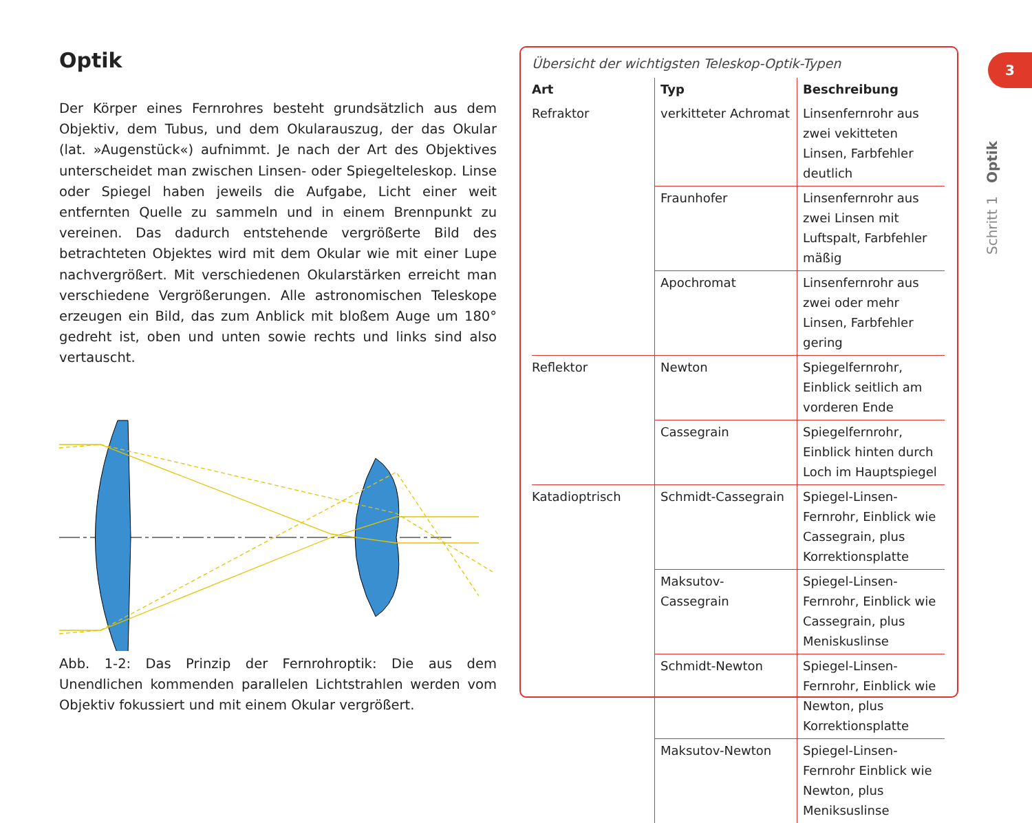Optik
Der Körper eines Fernrohres besteht grundsätzlich aus dem Objektiv, dem Tubus, und dem Okularauszug, der das Okular (lat. »Augenstück«) aufnimmt. Je nach der Art des Objektives unterscheidet man zwischen Linsen- oder Spiegelteleskop. Linse oder Spiegel haben jeweils die Aufgabe, Licht einer weit entfernten Quelle zu sammeln und in einem Brennpunkt zu vereinen. Das dadurch entstehende vergrößerte Bild des betrachteten Objektes wird mit dem Okular wie mit einer Lupe nachvergrößert. Mit verschiedenen Okularstärken erreicht man verschiedene Vergrößerungen. Alle astronomischen Teleskope erzeugen ein Bild, das zum Anblick mit bloßem Auge um 180° gedreht ist, oben und unten sowie rechts und links sind also vertauscht.
Abb. 1-2: Das Prinzip der Fernrohroptik: Die aus dem Unendlichen kommenden parallelen Lichtstrahlen werden vom Objektiv fokussiert und mit einem Okular vergrößert.
Übersicht der wichtigsten Teleskop-Optik-Typen
| Art | Typ | Beschreibung |
| --- | --- | --- |
| Refraktor | verkitteter Achromat | Linsenfernrohr aus zwei vekitteten Linsen, Farbfehler deutlich |
| | Fraunhofer | Linsenfernrohr aus zwei Linsen mit Luftspalt, Farbfehler mäßig |
| | Apochromat | Linsenfernrohr aus zwei oder mehr Linsen, Farbfehler gering |
| Reflektor | Newton | Spiegelfernrohr, Einblick seitlich am vorderen Ende |
| | Cassegrain | Spiegelfernrohr, Einblick hinten durch Loch im Hauptspiegel |
| Katadioptrisch | Schmidt-Cassegrain | Spiegel-Linsen-Fernrohr, Einblick wie Cassegrain, plus Korrektionsplatte |
| | Maksutov-Cassegrain | Spiegel-Linsen-Fernrohr, Einblick wie Cassegrain, plus Meniskuslinse |
| | Schmidt-Newton | Spiegel-Linsen-Fernrohr, Einblick wie Newton, plus Korrektionsplatte |
| | Maksutov-Newton | Spiegel-Linsen-Fernrohr Einblick wie Newton, plus Meniksuslinse |
3
Schritt 1 Optik